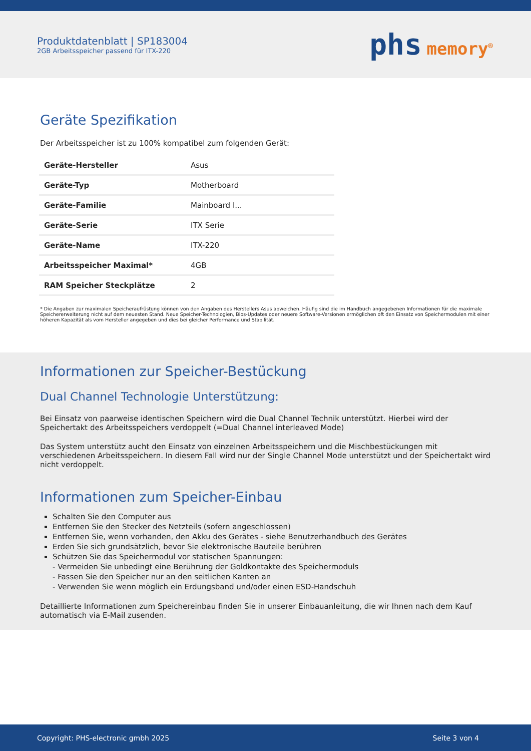Produktdatenblatt | SP183004
2GB Arbeitsspeicher passend für ITX-220
phs memory<sup>®</sup>
Geräte Spezifikation
Der Arbeitsspeicher ist zu 100% kompatibel zum folgenden Gerät:
| Geräte-Hersteller | Asus |
| Geräte-Typ | Motherboard |
| Geräte-Familie | Mainboard I... |
| Geräte-Serie | ITX Serie |
| Geräte-Name | ITX-220 |
| Arbeitsspeicher Maximal* | 4GB |
| RAM Speicher Steckplätze | 2 |
* Die Angaben zur maximalen Speicheraufrüstung können von den Angaben des Herstellers Asus abweichen. Häufig sind die im Handbuch angegebenen Informationen für die maximale Speichererweiterung nicht auf dem neuesten Stand. Neue Speicher-Technologien, Bios-Updates oder neuere Software-Versionen ermöglichen oft den Einsatz von Speichermodulen mit einer höheren Kapazität als vom Hersteller angegeben und dies bei gleicher Performance und Stabilität.
Informationen zur Speicher-Bestückung
Dual Channel Technologie Unterstützung:
Bei Einsatz von paarweise identischen Speichern wird die Dual Channel Technik unterstützt. Hierbei wird der Speichertakt des Arbeitsspeichers verdoppelt (=Dual Channel interleaved Mode)
Das System unterstütz aucht den Einsatz von einzelnen Arbeitsspeichern und die Mischbestückungen mit verschiedenen Arbeitsspeichern. In diesem Fall wird nur der Single Channel Mode unterstützt und der Speichertakt wird nicht verdoppelt.
Informationen zum Speicher-Einbau
Schalten Sie den Computer aus
Entfernen Sie den Stecker des Netzteils (sofern angeschlossen)
Entfernen Sie, wenn vorhanden, den Akku des Gerätes - siehe Benutzerhandbuch des Gerätes
Erden Sie sich grundsätzlich, bevor Sie elektronische Bauteile berühren
Schützen Sie das Speichermodul vor statischen Spannungen:
- Vermeiden Sie unbedingt eine Berührung der Goldkontakte des Speichermoduls
- Fassen Sie den Speicher nur an den seitlichen Kanten an
- Verwenden Sie wenn möglich ein Erdungsband und/oder einen ESD-Handschuh
Detaillierte Informationen zum Speichereinbau finden Sie in unserer Einbauanleitung, die wir Ihnen nach dem Kauf automatisch via E-Mail zusenden.
Copyright: PHS-electronic gmbh 2025 Seite 3 von 4